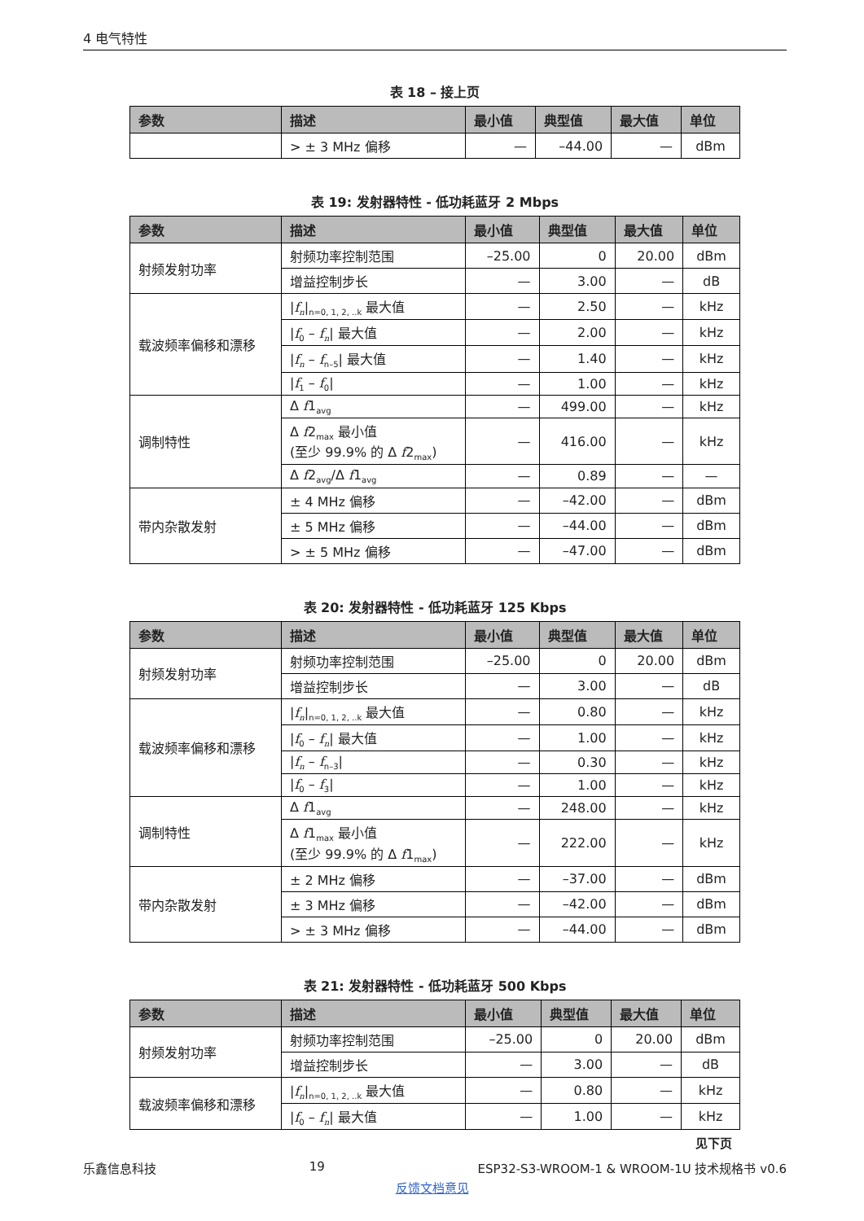4 电气特性
表 18 – 接上页
| 参数 | 描述 | 最小值 | 典型值 | 最大值 | 单位 |
| --- | --- | --- | --- | --- | --- |
| | > ± 3 MHz 偏移 | — | –44.00 | — | dBm |
表 19: 发射器特性 - 低功耗蓝牙 2 Mbps
| 参数 | 描述 | 最小值 | 典型值 | 最大值 | 单位 |
| --- | --- | --- | --- | --- | --- |
| 射频发射功率 | 射频功率控制范围 | –25.00 | 0 | 20.00 | dBm |
| | 增益控制步长 | — | 3.00 | — | dB |
| 载波频率偏移和漂移 | / f<sub>n</sub> /<sub>n=0, 1, 2, ..k</sub> 最大值 | — | 2.50 | — | kHz |
| | / f<sub>0</sub> – f<sub>n</sub> / 最大值 | — | 2.00 | — | kHz |
| | / f<sub>n</sub> – f<sub>n–5</sub>/ 最大值 | — | 1.40 | — | kHz |
| | / f<sub>1</sub> – f<sub>0</sub>/ | — | 1.00 | — | kHz |
| 调制特性 | Δ f 1<sub>avg</sub> | — | 499.00 | — | kHz |
| | Δ f 2<sub>max</sub> 最小值 (至少 99.9% 的 Δ f 2<sub>max</sub>) | — | 416.00 | — | kHz |
| | Δ f 2<sub>avg</sub>/Δ f 1<sub>avg</sub> | — | 0.89 | — | — |
| 带内杂散发射 | ± 4 MHz 偏移 | — | –42.00 | — | dBm |
| | ± 5 MHz 偏移 | — | –44.00 | — | dBm |
| | > ± 5 MHz 偏移 | — | –47.00 | — | dBm |
表 20: 发射器特性 - 低功耗蓝牙 125 Kbps
| 参数 | 描述 | 最小值 | 典型值 | 最大值 | 单位 |
| --- | --- | --- | --- | --- | --- |
| 射频发射功率 | 射频功率控制范围 | –25.00 | 0 | 20.00 | dBm |
| | 增益控制步长 | — | 3.00 | — | dB |
| 载波频率偏移和漂移 | / f<sub>n</sub> /<sub>n=0, 1, 2, ..k</sub> 最大值 | — | 0.80 | — | kHz |
| | / f<sub>0</sub> – f<sub>n</sub> / 最大值 | — | 1.00 | — | kHz |
| | / f<sub>n</sub> – f<sub>n–3</sub>/ | — | 0.30 | — | kHz |
| | / f<sub>0</sub> – f<sub>3</sub>/ | — | 1.00 | — | kHz |
| 调制特性 | Δ f 1<sub>avg</sub> | — | 248.00 | — | kHz |
| | Δ f 1<sub>max</sub> 最小值 (至少 99.9% 的 Δ f 1<sub>max</sub>) | — | 222.00 | — | kHz |
| 带内杂散发射 | ± 2 MHz 偏移 | — | –37.00 | — | dBm |
| | ± 3 MHz 偏移 | — | –42.00 | — | dBm |
| | > ± 3 MHz 偏移 | — | –44.00 | — | dBm |
表 21: 发射器特性 - 低功耗蓝牙 500 Kbps
| 参数 | 描述 | 最小值 | 典型值 | 最大值 | 单位 |
| --- | --- | --- | --- | --- | --- |
| 射频发射功率 | 射频功率控制范围 | –25.00 | 0 | 20.00 | dBm |
| | 增益控制步长 | — | 3.00 | — | dB |
| 载波频率偏移和漂移 | / f<sub>n</sub> /<sub>n=0, 1, 2, ..k</sub> 最大值 | — | 0.80 | — | kHz |
| | / f<sub>0</sub> – f<sub>n</sub> / 最大值 | — | 1.00 | — | kHz |
见下页
乐鑫信息科技 19 ESP32-S3-WROOM-1 & WROOM-1U 技术规格书 v0.6
反馈文档意见